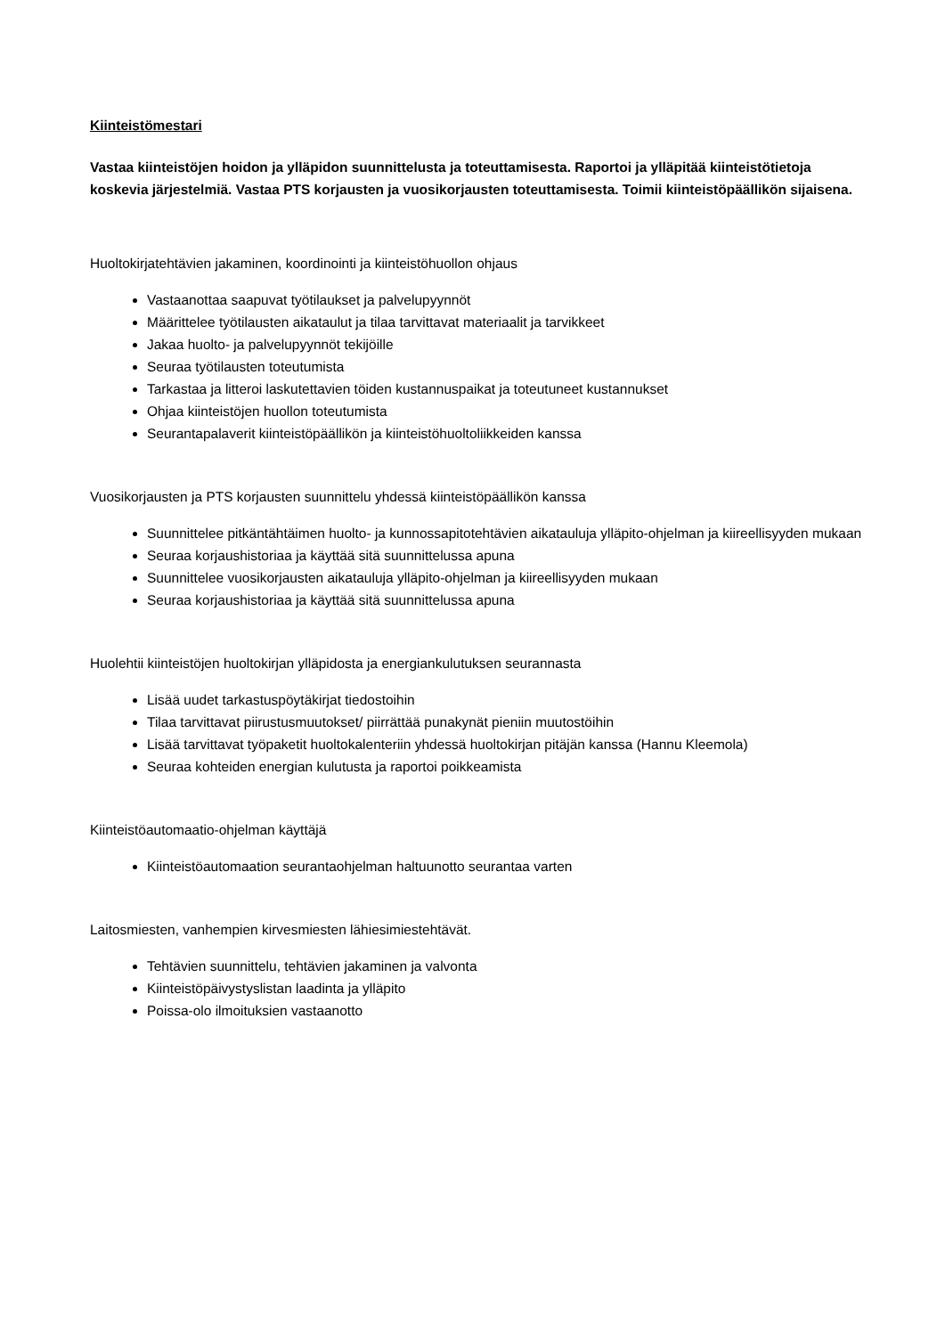Kiinteistömestari
Vastaa kiinteistöjen hoidon ja ylläpidon suunnittelusta ja toteuttamisesta. Raportoi ja ylläpitää kiinteistötietoja koskevia järjestelmiä. Vastaa PTS korjausten ja vuosikorjausten toteuttamisesta. Toimii kiinteistöpäällikön sijaisena.
Huoltokirjatehtävien jakaminen, koordinointi ja kiinteistöhuollon ohjaus
Vastaanottaa saapuvat työtilaukset ja palvelupyynnöt
Määrittelee työtilausten aikataulut ja tilaa tarvittavat materiaalit ja tarvikkeet
Jakaa huolto- ja palvelupyynnöt tekijöille
Seuraa työtilausten toteutumista
Tarkastaa ja litteroi laskutettavien töiden kustannuspaikat ja toteutuneet kustannukset
Ohjaa kiinteistöjen huollon toteutumista
Seurantapalaverit kiinteistöpäällikön ja kiinteistöhuoltoliikkeiden kanssa
Vuosikorjausten ja PTS korjausten suunnittelu yhdessä kiinteistöpäällikön kanssa
Suunnittelee pitkäntähtäimen huolto- ja kunnossapitotehtävien aikatauluja ylläpito-ohjelman ja kiireellisyyden mukaan
Seuraa korjaushistoriaa ja käyttää sitä suunnittelussa apuna
Suunnittelee vuosikorjausten aikatauluja ylläpito-ohjelman ja kiireellisyyden mukaan
Seuraa korjaushistoriaa ja käyttää sitä suunnittelussa apuna
Huolehtii kiinteistöjen huoltokirjan ylläpidosta ja energiankulutuksen seurannasta
Lisää uudet tarkastuspöytäkirjat tiedostoihin
Tilaa tarvittavat piirustusmuutokset/ piirrättää punakynät pieniin muutostöihin
Lisää tarvittavat työpaketit huoltokalenteriin yhdessä huoltokirjan pitäjän kanssa (Hannu Kleemola)
Seuraa kohteiden energian kulutusta ja raportoi poikkeamista
Kiinteistöautomaatio-ohjelman käyttäjä
Kiinteistöautomaation seurantaohjelman haltuunotto seurantaa varten
Laitosmiesten, vanhempien kirvesmiesten lähiesimiestehtävät.
Tehtävien suunnittelu, tehtävien jakaminen ja valvonta
Kiinteistöpäivystyslistan laadinta ja ylläpito
Poissa-olo ilmoituksien vastaanotto